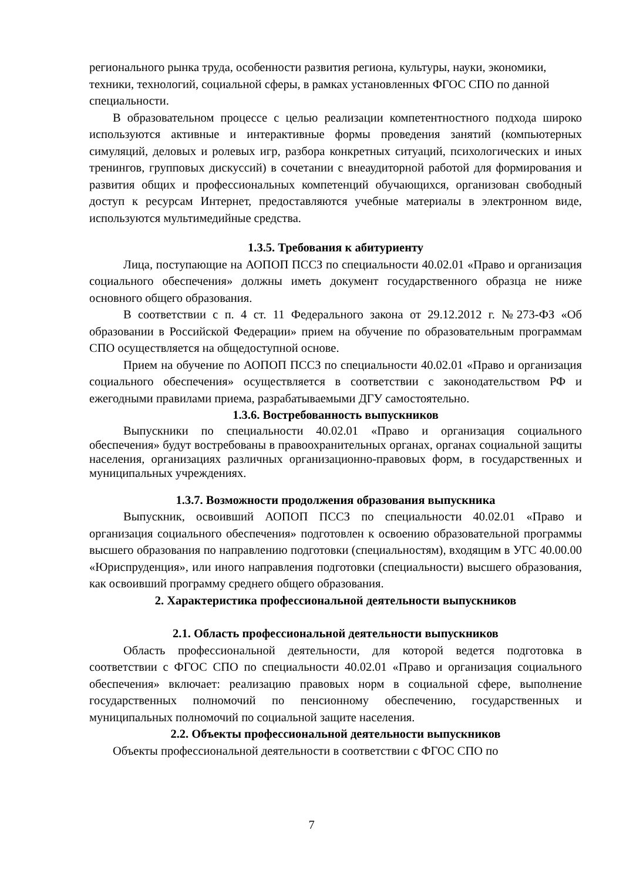регионального рынка труда, особенности развития региона, культуры, науки, экономики, техники, технологий, социальной сферы, в рамках установленных ФГОС СПО по данной специальности.
В образовательном процессе с целью реализации компетентностного подхода широко используются активные и интерактивные формы проведения занятий (компьютерных симуляций, деловых и ролевых игр, разбора конкретных ситуаций, психологических и иных тренингов, групповых дискуссий) в сочетании с внеаудиторной работой для формирования и развития общих и профессиональных компетенций обучающихся, организован свободный доступ к ресурсам Интернет, предоставляются учебные материалы в электронном виде, используются мультимедийные средства.
1.3.5. Требования к абитуриенту
Лица, поступающие на АОПОП ПССЗ по специальности 40.02.01 «Право и организация социального обеспечения» должны иметь документ государственного образца не ниже основного общего образования.
В соответствии с п. 4 ст. 11 Федерального закона от 29.12.2012 г. №273-ФЗ «Об образовании в Российской Федерации» прием на обучение по образовательным программам СПО осуществляется на общедоступной основе.
Прием на обучение по АОПОП ПССЗ по специальности 40.02.01 «Право и организация социального обеспечения» осуществляется в соответствии с законодательством РФ и ежегодными правилами приема, разрабатываемыми ДГУ самостоятельно.
1.3.6. Востребованность выпускников
Выпускники по специальности 40.02.01 «Право и организация социального обеспечения» будут востребованы в правоохранительных органах, органах социальной защиты населения, организациях различных организационно-правовых форм, в государственных и муниципальных учреждениях.
1.3.7. Возможности продолжения образования выпускника
Выпускник, освоивший АОПОП ПССЗ по специальности 40.02.01 «Право и организация социального обеспечения» подготовлен к освоению образовательной программы высшего образования по направлению подготовки (специальностям), входящим в УГС 40.00.00 «Юриспруденция», или иного направления подготовки (специальности) высшего образования, как освоивший программу среднего общего образования.
2. Характеристика профессиональной деятельности выпускников
2.1. Область профессиональной деятельности выпускников
Область профессиональной деятельности, для которой ведется подготовка в соответствии с ФГОС СПО по специальности 40.02.01 «Право и организация социального обеспечения» включает: реализацию правовых норм в социальной сфере, выполнение государственных полномочий по пенсионному обеспечению, государственных и муниципальных полномочий по социальной защите населения.
2.2. Объекты профессиональной деятельности выпускников
Объекты профессиональной деятельности в соответствии с ФГОС СПО по
7